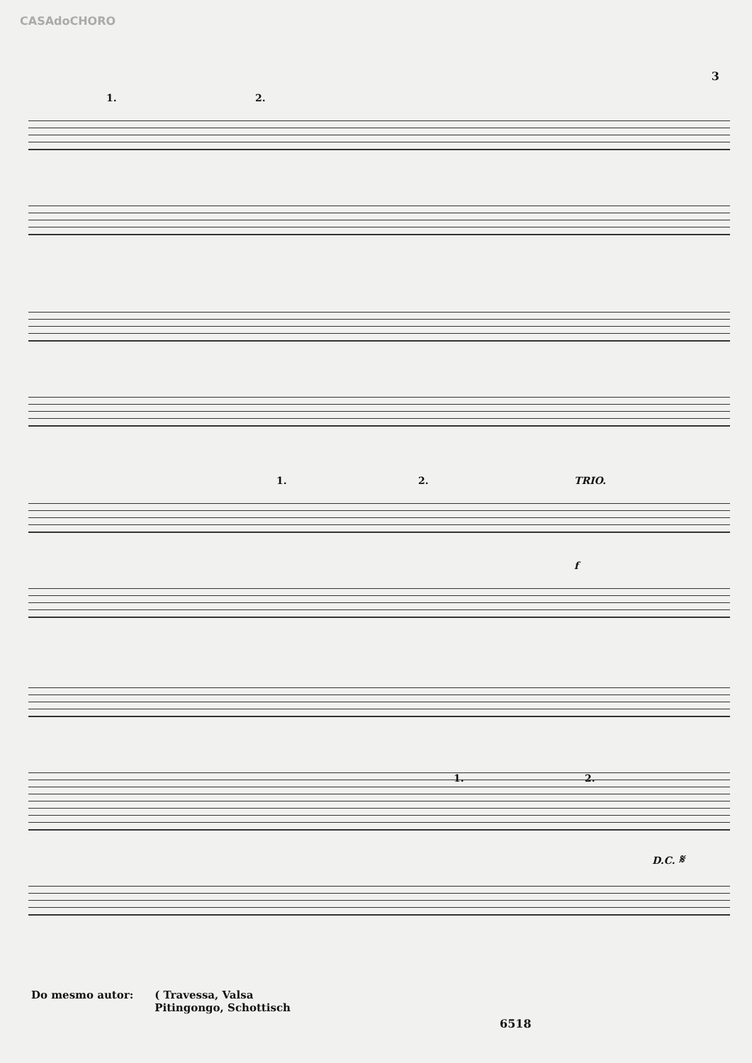CASAdoCHORO
3
1. 2.
1. 2. TRIO.
f
1. 2.
D.C. 𝄋
Do mesmo autor: ( Travessa, Valsa
Pitingongo, Schottisch
6518